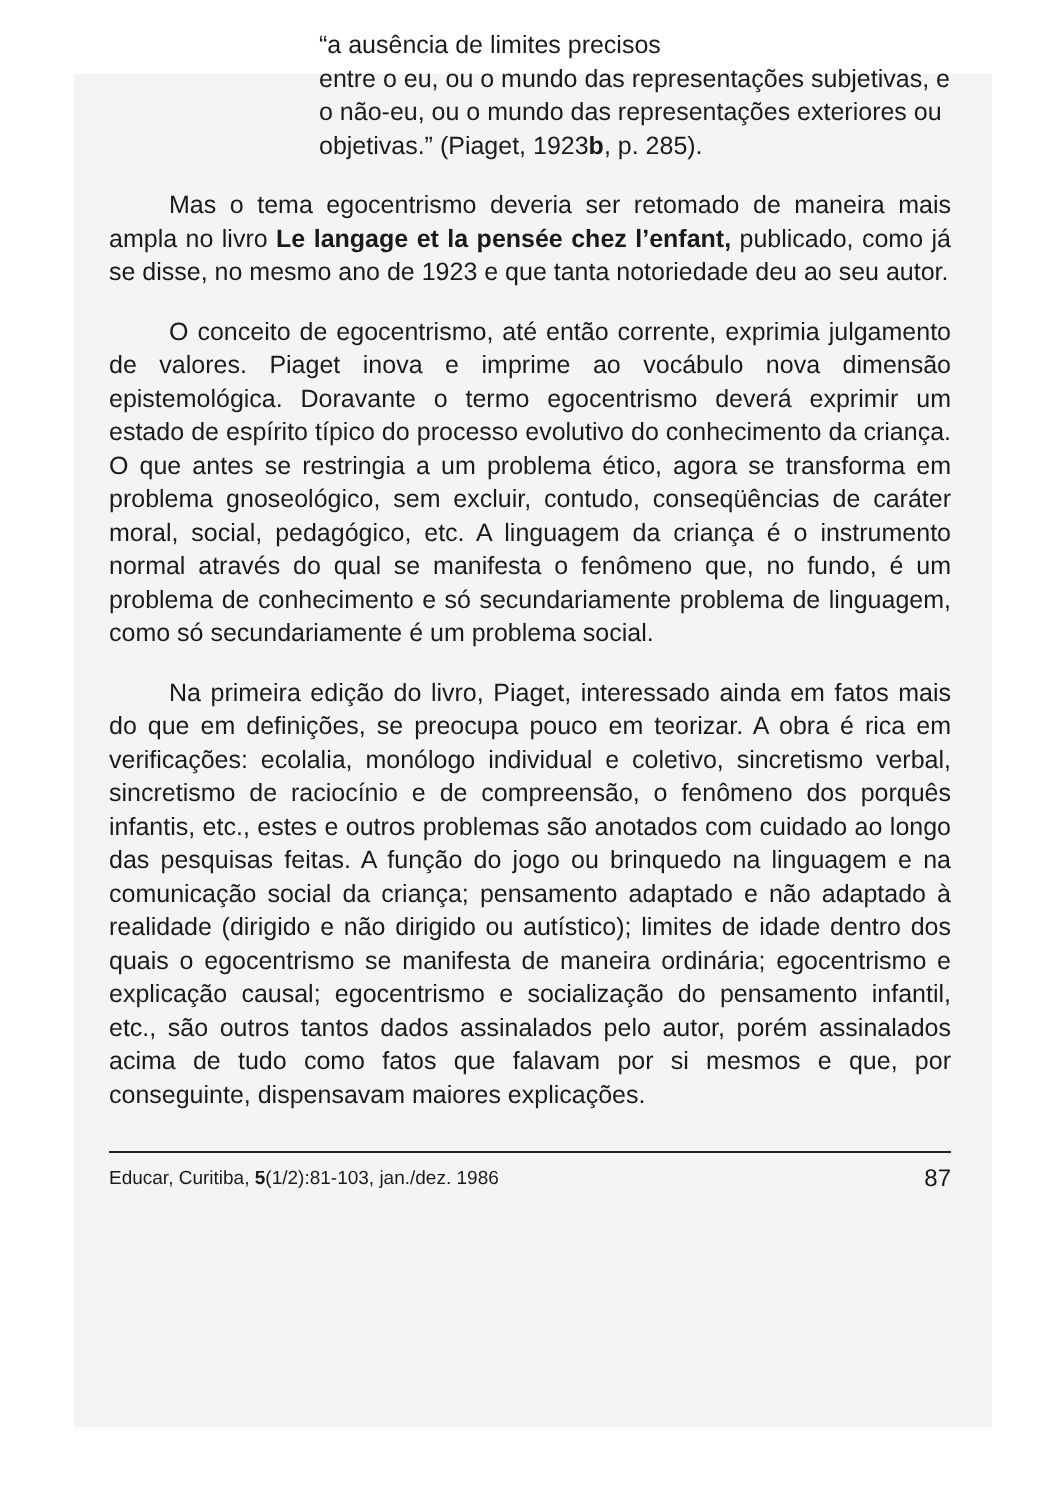“a ausência de limites precisos
entre o eu, ou o mundo das representações subjetivas, e o não-eu, ou o mundo das representações exteriores ou objetivas.” (Piaget, 1923b, p. 285).
Mas o tema egocentrismo deveria ser retomado de maneira mais ampla no livro Le langage et la pensée chez l’enfant, publicado, como já se disse, no mesmo ano de 1923 e que tanta notoriedade deu ao seu autor.
O conceito de egocentrismo, até então corrente, exprimia julgamento de valores. Piaget inova e imprime ao vocábulo nova dimensão epistemológica. Doravante o termo egocentrismo deverá exprimir um estado de espírito típico do processo evolutivo do conhecimento da criança. O que antes se restringia a um problema ético, agora se transforma em problema gnoseológico, sem excluir, contudo, conseqüências de caráter moral, social, pedagógico, etc. A linguagem da criança é o instrumento normal através do qual se manifesta o fenômeno que, no fundo, é um problema de conhecimento e só secundariamente problema de linguagem, como só secundariamente é um problema social.
Na primeira edição do livro, Piaget, interessado ainda em fatos mais do que em definições, se preocupa pouco em teorizar. A obra é rica em verificações: ecolalia, monólogo individual e coletivo, sincretismo verbal, sincretismo de raciocínio e de compreensão, o fenômeno dos porquês infantis, etc., estes e outros problemas são anotados com cuidado ao longo das pesquisas feitas. A função do jogo ou brinquedo na linguagem e na comunicação social da criança; pensamento adaptado e não adaptado à realidade (dirigido e não dirigido ou autístico); limites de idade dentro dos quais o egocentrismo se manifesta de maneira ordinária; egocentrismo e explicação causal; egocentrismo e socialização do pensamento infantil, etc., são outros tantos dados assinalados pelo autor, porém assinalados acima de tudo como fatos que falavam por si mesmos e que, por conseguinte, dispensavam maiores explicações.
Educar, Curitiba, 5(1/2):81-103, jan./dez. 1986 87